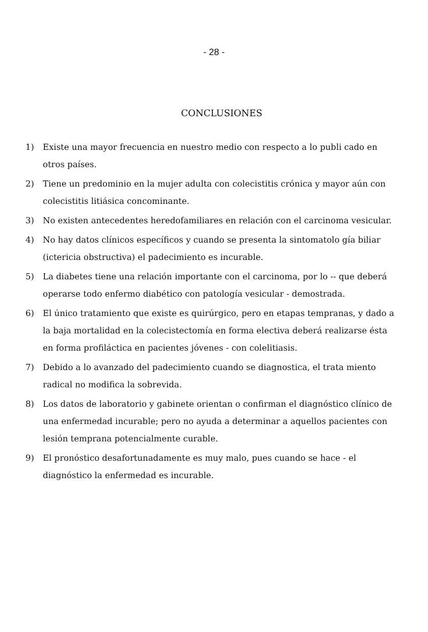- 28 -
CONCLUSIONES
1) Existe una mayor frecuencia en nuestro medio con respecto a lo publi cado en otros países.
2) Tiene un predominio en la mujer adulta con colecistitis crónica y mayor aún con colecistitis litiásica concominante.
3) No existen antecedentes heredofamiliares en relación con el carcinoma vesicular.
4) No hay datos clínicos específicos y cuando se presenta la sintomatolo gía biliar (ictericia obstructiva) el padecimiento es incurable.
5) La diabetes tiene una relación importante con el carcinoma, por lo -- que deberá operarse todo enfermo diabético con patología vesicular - demostrada.
6) El único tratamiento que existe es quirúrgico, pero en etapas tempranas, y dado a la baja mortalidad en la colecistectomía en forma electiva deberá realizarse ésta en forma profiláctica en pacientes jóvenes - con colelitiasis.
7) Debido a lo avanzado del padecimiento cuando se diagnostica, el trata miento radical no modifica la sobrevida.
8) Los datos de laboratorio y gabinete orientan o confirman el diagnóstico clínico de una enfermedad incurable; pero no ayuda a determinar a aquellos pacientes con lesión temprana potencialmente curable.
9) El pronóstico desafortunadamente es muy malo, pues cuando se hace - el diagnóstico la enfermedad es incurable.